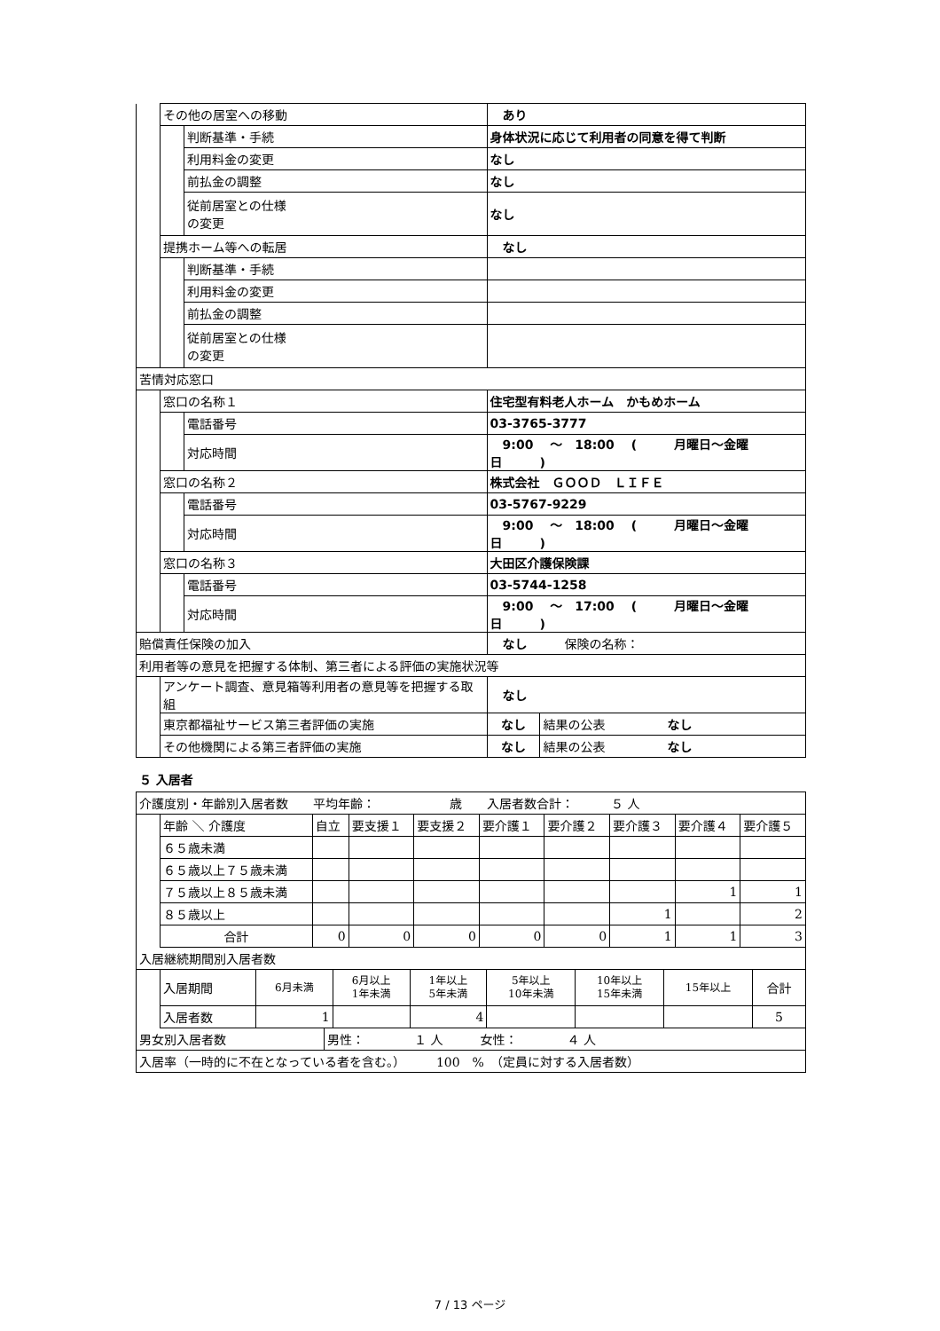| | その他の居室への移動 | | あり | | |
| | | 判断基準・手続 | 身体状況に応じて利用者の同意を得て判断 | | |
| | | 利用料金の変更 | なし | | |
| | | 前払金の調整 | なし | | |
| | | 従前居室との仕様 の変更 | なし | | |
| | 提携ホーム等への転居 | | なし | | |
| | | 判断基準・手続 | | | |
| | | 利用料金の変更 | | | |
| | | 前払金の調整 | | | |
| | | 従前居室との仕様 の変更 | | | |
| 苦情対応窓口 | | | | | |
| | 窓口の名称１ | | 住宅型有料老人ホーム かもめホーム | | |
| | | 電話番号 | 03-3765-3777 | | |
| | | 対応時間 | 9:00 ～ 18:00 ( 月曜日～金曜日 ) | | |
| | 窓口の名称２ | | 株式会社 ＧＯＯＤ ＬＩＦＥ | | |
| | | 電話番号 | 03-5767-9229 | | |
| | | 対応時間 | 9:00 ～ 18:00 ( 月曜日～金曜日 ) | | |
| | 窓口の名称３ | | 大田区介護保険課 | | |
| | | 電話番号 | 03-5744-1258 | | |
| | | 対応時間 | 9:00 ～ 17:00 ( 月曜日～金曜日 ) | | |
| 賠償責任保険の加入 | | | なし 保険の名称： | | |
| 利用者等の意見を把握する体制、第三者による評価の実施状況等 | | | | | |
| | アンケート調査、意見箱等利用者の意見等を把握する取組 | | | なし | |
| | 東京都福祉サービス第三者評価の実施 | | | なし | 結果の公表 なし |
| | その他機関による第三者評価の実施 | | | なし | 結果の公表 なし |
５ 入居者
| 介護度別・年齢別入居者数 平均年齢： 歳 入居者数合計： ５ 人 | | | | | | | | | |
| | 年齢 ＼ 介護度 | 自立 | 要支援１ | 要支援２ | 要介護１ | 要介護２ | 要介護３ | 要介護４ | 要介護５ |
| | ６５歳未満 | | | | | | | | |
| | ６５歳以上７５歳未満 | | | | | | | | |
| | ７５歳以上８５歳未満 | | | | | | | 1 | 1 |
| | ８５歳以上 | | | | | | 1 | | 2 |
| | 合計 | 0 | 0 | 0 | 0 | 0 | 1 | 1 | 3 |
| 入居継続期間別入居者数 | | | | | | | | |
| | 入居期間 | 6月未満 | 6月以上 1年未満 | 1年以上 5年未満 | 5年以上 10年未満 | 10年以上 15年未満 | 15年以上 | 合計 |
| | 入居者数 | 1 | | 4 | | | | 5 |
| 男女別入居者数 | 男性： １ 人 女性： ４ 人 |
| 入居率（一時的に不在となっている者を含む。） 100 % （定員に対する入居者数） | |
7 / 13 ページ